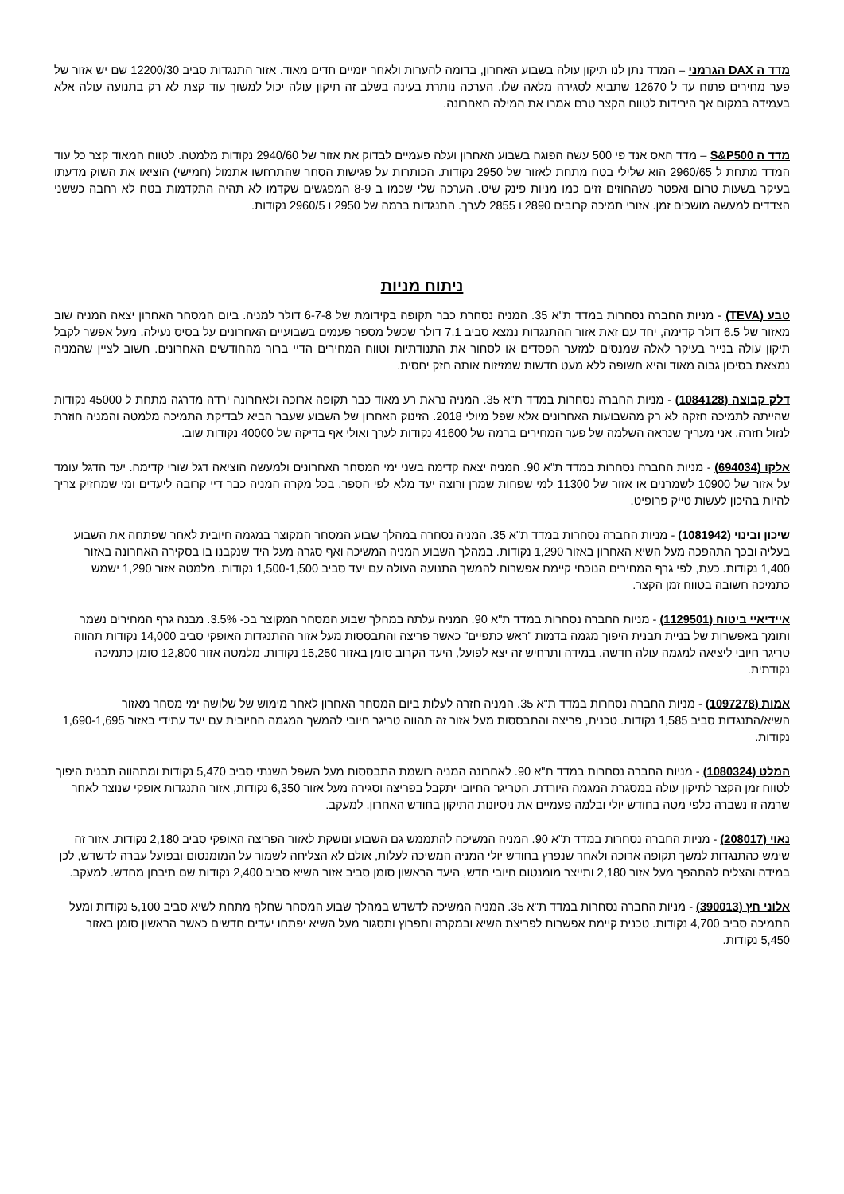מדד ה DAX הגרמני – המדד נתן לנו תיקון עולה בשבוע האחרון, בדומה להערות ולאחר יומיים חדים מאוד. אזור התנגדות סביב 12200/30 שם יש אזור של פער מחירים פתוח עד ל 12670 שתביא לסגירה מלאה שלו. הערכה נותרת בעינה בשלב זה תיקון עולה יכול למשוך עוד קצת לא רק בתנועה עולה אלא בעמידה במקום אך הירידות לטווח הקצר טרם אמרו את המילה האחרונה.
מדד ה S&P500 – מדד האס אנד פי 500 עשה הפוגה בשבוע האחרון ועלה פעמיים לבדוק את אזור של 2940/60 נקודות מלמטה. לטווח המאוד קצר כל עוד המדד מתחת ל 2960/65 הוא שלילי בטח מתחת לאזור של 2950 נקודות. הכותרות על פגישות הסחר שהתרחשו אתמול (חמישי) הוציאו את השוק מדעתו בעיקר בשעות טרום ואפטר כשהחוזים זזים כמו מניות פינק שיט. הערכה שלי שכמו ב 8-9 המפגשים שקדמו לא תהיה התקדמות בטח לא רחבה כששני הצדדים למעשה מושכים זמן. אזורי תמיכה קרובים 2890 ו 2855 לערך. התנגדות ברמה של 2950 ו 2960/5 נקודות.
ניתוח מניות
טבע (TEVA) - מניות החברה נסחרות במדד ת"א 35. המניה נסחרת כבר תקופה בקידומת של 6-7-8 דולר למניה. ביום המסחר האחרון יצאה המניה שוב מאזור של 6.5 דולר קדימה, יחד עם זאת אזור ההתנגדות נמצא סביב 7.1 דולר שכשל מספר פעמים בשבועיים האחרונים על בסיס נעילה. מעל אפשר לקבל תיקון עולה בנייר בעיקר לאלה שמנסים למזער הפסדים או לסחור את התנודתיות וטווח המחירים הדיי ברור מהחודשים האחרונים. חשוב לציין שהמניה נמצאת בסיכון גבוה מאוד והיא חשופה ללא מעט חדשות שמזיזות אותה חזק יחסית.
דלק קבוצה (1084128) - מניות החברה נסחרות במדד ת"א 35. המניה נראת רע מאוד כבר תקופה ארוכה ולאחרונה ירדה מדרגה מתחת ל 45000 נקודות שהייתה לתמיכה חזקה לא רק מהשבועות האחרונים אלא שפל מיולי 2018. הזינוק האחרון של השבוע שעבר הביא לבדיקת התמיכה מלמטה והמניה חוזרת לנזול חזרה. אני מעריך שנראה השלמה של פער המחירים ברמה של 41600 נקודות לערך ואולי אף בדיקה של 40000 נקודות שוב.
אלקו (694034) - מניות החברה נסחרות במדד ת"א 90. המניה יצאה קדימה בשני ימי המסחר האחרונים ולמעשה הוציאה דגל שורי קדימה. יעד הדגל עומד על אזור של 10900 לשמרנים או אזור של 11300 למי שפחות שמרן ורוצה יעד מלא לפי הספר. בכל מקרה המניה כבר דיי קרובה ליעדים ומי שמחזיק צריך להיות בהיכון לעשות טייק פרופיט.
שיכון ובינוי (1081942) - מניות החברה נסחרות במדד ת"א 35. המניה נסחרה במהלך שבוע המסחר המקוצר במגמה חיובית לאחר שפתחה את השבוע בעליה ובכך התהפכה מעל השיא האחרון באזור 1,290 נקודות. במהלך השבוע המניה המשיכה ואף סגרה מעל היד שנקבנו בו בסקירה האחרונה באזור 1,400 נקודות. כעת, לפי גרף המחירים הנוכחי קיימת אפשרות להמשך התנועה העולה עם יעד סביב 1,500-1,500 נקודות. מלמטה אזור 1,290 ישמש כתמיכה חשובה בטווח זמן הקצר.
איידיאיי ביטוח (1129501) - מניות החברה נסחרות במדד ת"א 90. המניה עלתה במהלך שבוע המסחר המקוצר בכ- 3.5%. מבנה גרף המחירים נשמר ותומך באפשרות של בניית תבנית היפוך מגמה בדמות "ראש כתפיים" כאשר פריצה והתבססות מעל אזור ההתנגדות האופקי סביב 14,000 נקודות תהווה טריגר חיובי ליציאה למגמה עולה חדשה. במידה ותרחיש זה יצא לפועל, היעד הקרוב סומן באזור 15,250 נקודות. מלמטה אזור 12,800 סומן כתמיכה נקודתית.
אמות (1097278) - מניות החברה נסחרות במדד ת"א 35. המניה חזרה לעלות ביום המסחר האחרון לאחר מימוש של שלושה ימי מסחר מאזור השיא/התנגדות סביב 1,585 נקודות. טכנית, פריצה והתבססות מעל אזור זה תהווה טריגר חיובי להמשך המגמה החיובית עם יעד עתידי באזור 1,690-1,695 נקודות.
המלט (1080324) - מניות החברה נסחרות במדד ת"א 90. לאחרונה המניה רושמת התבססות מעל השפל השנתי סביב 5,470 נקודות ומתהווה תבנית היפוך לטווח זמן הקצר לתיקון עולה במסגרת המגמה היורדת. הטריגר החיובי יתקבל בפריצה וסגירה מעל אזור 6,350 נקודות, אזור התנגדות אופקי שנוצר לאחר שרמה זו נשברה כלפי מטה בחודש יולי ובלמה פעמיים את ניסיונות התיקון בחודש האחרון. למעקב.
נאוי (208017) - מניות החברה נסחרות במדד ת"א 90. המניה המשיכה להתממש גם השבוע ונושקת לאזור הפריצה האופקי סביב 2,180 נקודות. אזור זה שימש כהתנגדות למשך תקופה ארוכה ולאחר שנפרץ בחודש יולי המניה המשיכה לעלות, אולם לא הצליחה לשמור על המומנטום ובפועל עברה לדשדש, לכן במידה והצליח להתהפך מעל אזור 2,180 ותייצר מומנטום חיובי חדש, היעד הראשון סומן סביב אזור השיא סביב 2,400 נקודות שם תיבחן מחדש. למעקב.
אלוני חץ (390013) - מניות החברה נסחרות במדד ת"א 35. המניה המשיכה לדשדש במהלך שבוע המסחר שחלף מתחת לשיא סביב 5,100 נקודות ומעל התמיכה סביב 4,700 נקודות. טכנית קיימת אפשרות לפריצת השיא ובמקרה ותפרוץ ותסגור מעל השיא יפתחו יעדים חדשים כאשר הראשון סומן באזור 5,450 נקודות.